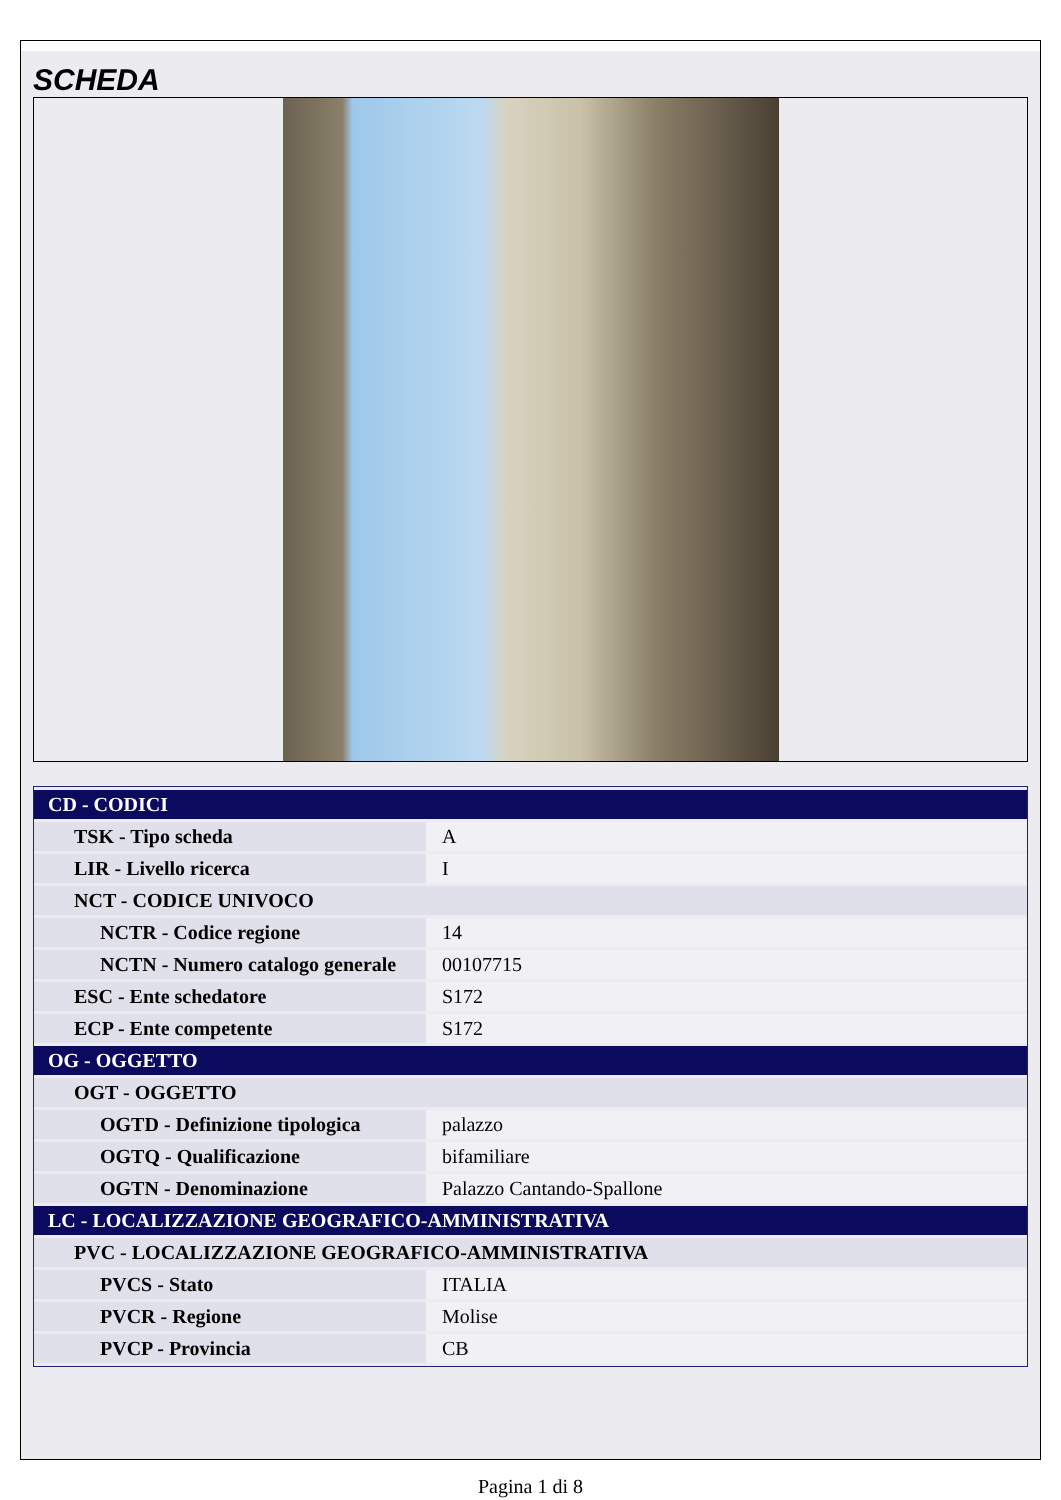SCHEDA
| CD - CODICI | |
| TSK - Tipo scheda | A |
| LIR - Livello ricerca | I |
| NCT - CODICE UNIVOCO | |
| NCTR - Codice regione | 14 |
| NCTN - Numero catalogo generale | 00107715 |
| ESC - Ente schedatore | S172 |
| ECP - Ente competente | S172 |
| OG - OGGETTO | |
| OGT - OGGETTO | |
| OGTD - Definizione tipologica | palazzo |
| OGTQ - Qualificazione | bifamiliare |
| OGTN - Denominazione | Palazzo Cantando-Spallone |
| LC - LOCALIZZAZIONE GEOGRAFICO-AMMINISTRATIVA | |
| PVC - LOCALIZZAZIONE GEOGRAFICO-AMMINISTRATIVA | |
| PVCS - Stato | ITALIA |
| PVCR - Regione | Molise |
| PVCP - Provincia | CB |
Pagina 1 di 8